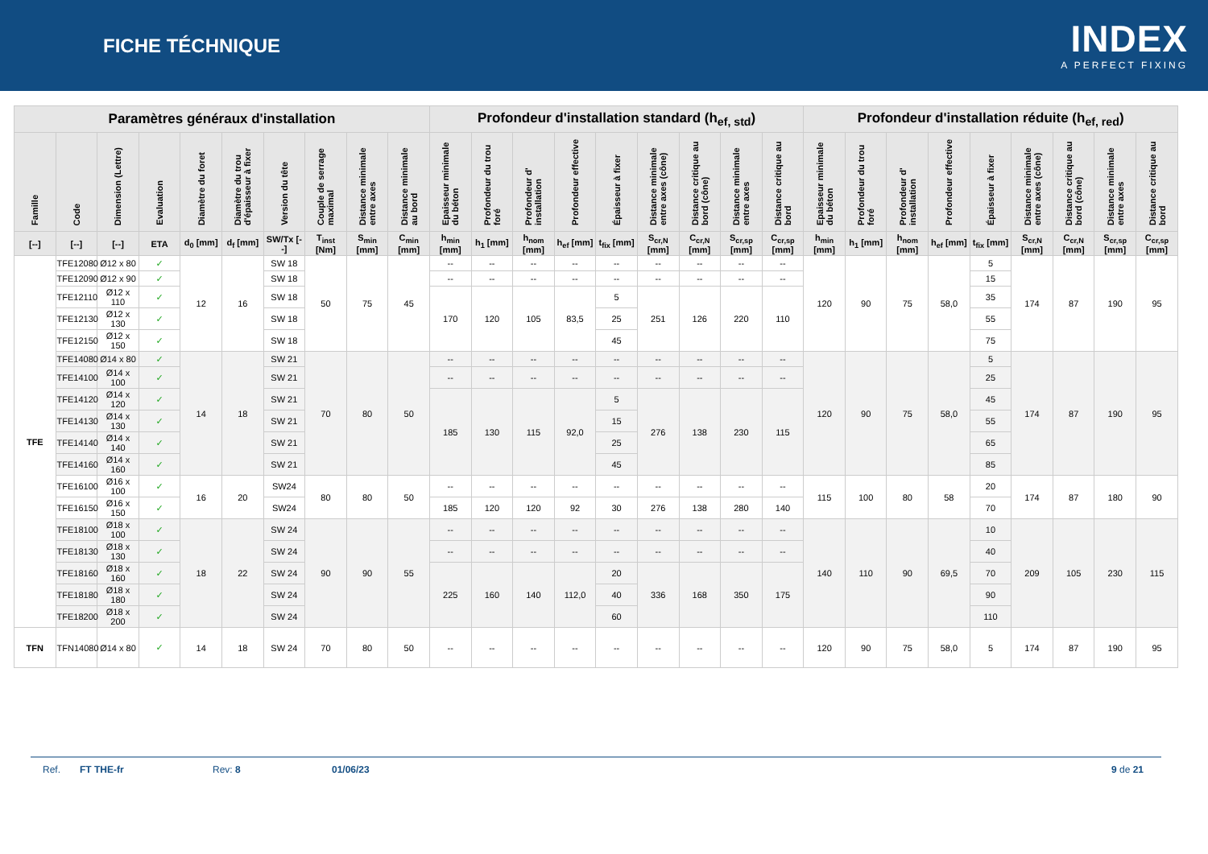FICHE TÉCHNIQUE
INDEX
A PERFECT FIXING
| Paramètres généraux d'installation | | | | | | | | | | Profondeur d'installation standard (h<sub>ef, std</sub>) | | | | | | | | | Profondeur d'installation réduite (h<sub>ef, red</sub>) | | | | | | | | |
| --- | --- | --- | --- | --- | --- | --- | --- | --- | --- | --- | --- | --- | --- | --- | --- | --- | --- | --- | --- | --- | --- | --- | --- | --- | --- | --- | --- |
| Famille | Code | Dimension (Lettre) | Evaluation | Diamètre du foret | Diamètre du trou d'épaisseur à fixer | Version du tête | Couple de serrage maximal | Distance minimale entre axes | Distance minimale au bord | Epaisseur minimale du béton | Profondeur du trou foré | Profondeur d' installation | Profondeur effective | Épaisseur à fixer | Distance minimale entre axes (cône) | Distance critique au bord (cône) | Distance minimale entre axes | Distance critique au bord | Epaisseur minimale du béton | Profondeur du trou foré | Profondeur d' installation | Profondeur effective | Épaisseur à fixer | Distance minimale entre axes (cône) | Distance critique au bord (cône) | Distance minimale entre axes | Distance critique au bord |
| [--] | [--] | [--] | ETA | d<sub>0</sub> [mm] | d<sub>f</sub> [mm] | SW/Tx [--] | T<sub>inst</sub> [Nm] | S<sub>min</sub> [mm] | C<sub>min</sub> [mm] | h<sub>min</sub> [mm] | h<sub>1</sub> [mm] | h<sub>nom</sub> [mm] | h<sub>ef</sub> [mm] | t<sub>fix</sub> [mm] | S<sub>cr,N</sub> [mm] | C<sub>cr,N</sub> [mm] | S<sub>cr,sp</sub> [mm] | C<sub>cr,sp</sub> [mm] | h<sub>min</sub> [mm] | h<sub>1</sub> [mm] | h<sub>nom</sub> [mm] | h<sub>ef</sub> [mm] | t<sub>fix</sub> [mm] | S<sub>cr,N</sub> [mm] | C<sub>cr,N</sub> [mm] | S<sub>cr,sp</sub> [mm] | C<sub>cr,sp</sub> [mm] |
| TFE | TFE12080 | Ø12 x 80 | ✓ | 12 | 16 | SW 18 | 50 | 75 | 45 | -- | -- | -- | -- | -- | -- | -- | -- | -- | 120 | 90 | 75 | 58,0 | 5 | 174 | 87 | 190 | 95 |
| | TFE12090 | Ø12 x 90 | ✓ | | | SW 18 | | | | -- | -- | -- | -- | -- | -- | -- | -- | -- | | | | | 15 | | | | |
| | TFE12110 | Ø12 x 110 | ✓ | | | SW 18 | | | | 170 | 120 | 105 | 83,5 | 5 | 251 | 126 | 220 | 110 | | | | | 35 | | | | |
| | TFE12130 | Ø12 x 130 | ✓ | | | SW 18 | | | | | | | | 25 | | | | | | | | | 55 | | | | |
| | TFE12150 | Ø12 x 150 | ✓ | | | SW 18 | | | | | | | | 45 | | | | | | | | | 75 | | | | |
| | TFE14080 | Ø14 x 80 | ✓ | 14 | 18 | SW 21 | 70 | 80 | 50 | -- | -- | -- | -- | -- | -- | -- | -- | -- | 120 | 90 | 75 | 58,0 | 5 | 174 | 87 | 190 | 95 |
| | TFE14100 | Ø14 x 100 | ✓ | | | SW 21 | | | | -- | -- | -- | -- | -- | -- | -- | -- | -- | | | | | 25 | | | | |
| | TFE14120 | Ø14 x 120 | ✓ | | | SW 21 | | | | 185 | 130 | 115 | 92,0 | 5 | 276 | 138 | 230 | 115 | | | | | 45 | | | | |
| | TFE14130 | Ø14 x 130 | ✓ | | | SW 21 | | | | | | | | 15 | | | | | | | | | 55 | | | | |
| | TFE14140 | Ø14 x 140 | ✓ | | | SW 21 | | | | | | | | 25 | | | | | | | | | 65 | | | | |
| | TFE14160 | Ø14 x 160 | ✓ | | | SW 21 | | | | | | | | 45 | | | | | | | | | 85 | | | | |
| | TFE16100 | Ø16 x 100 | ✓ | 16 | 20 | SW24 | 80 | 80 | 50 | -- | -- | -- | -- | -- | -- | -- | -- | -- | 115 | 100 | 80 | 58 | 20 | 174 | 87 | 180 | 90 |
| | TFE16150 | Ø16 x 150 | ✓ | | | SW24 | | | | 185 | 120 | 120 | 92 | 30 | 276 | 138 | 280 | 140 | | | | | 70 | | | | |
| | TFE18100 | Ø18 x 100 | ✓ | 18 | 22 | SW 24 | 90 | 90 | 55 | -- | -- | -- | -- | -- | -- | -- | -- | -- | 140 | 110 | 90 | 69,5 | 10 | 209 | 105 | 230 | 115 |
| | TFE18130 | Ø18 x 130 | ✓ | | | SW 24 | | | | -- | -- | -- | -- | -- | -- | -- | -- | -- | | | | | 40 | | | | |
| | TFE18160 | Ø18 x 160 | ✓ | | | SW 24 | | | | 225 | 160 | 140 | 112,0 | 20 | 336 | 168 | 350 | 175 | | | | | 70 | | | | |
| | TFE18180 | Ø18 x 180 | ✓ | | | SW 24 | | | | | | | | 40 | | | | | | | | | 90 | | | | |
| | TFE18200 | Ø18 x 200 | ✓ | | | SW 24 | | | | | | | | 60 | | | | | | | | | 110 | | | | |
| TFN | TFN14080 | Ø14 x 80 | ✓ | 14 | 18 | SW 24 | 70 | 80 | 50 | -- | -- | -- | -- | -- | -- | -- | -- | -- | 120 | 90 | 75 | 58,0 | 5 | 174 | 87 | 190 | 95 |
Ref. FT THE-fr Rev: 8 01/06/23 9 de 21